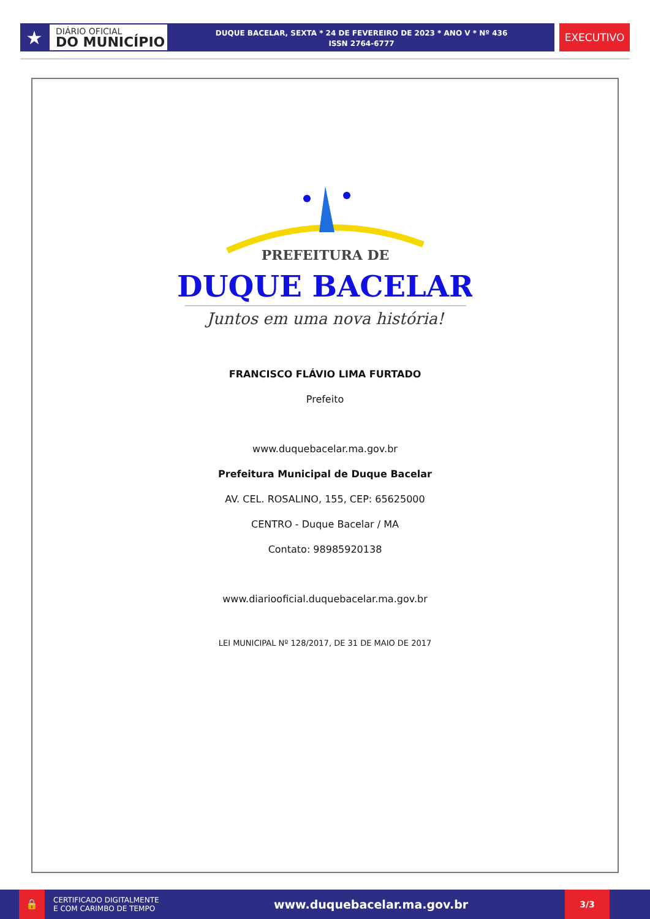★
DIÁRIO OFICIAL
DO MUNICÍPIO
DUQUE BACELAR, SEXTA * 24 DE FEVEREIRO DE 2023 * ANO V * Nº 436
ISSN 2764-6777
EXECUTIVO
PREFEITURA DE
DUQUE BACELAR
Juntos em uma nova história!
FRANCISCO FLÁVIO LIMA FURTADO
Prefeito
www.duquebacelar.ma.gov.br
Prefeitura Municipal de Duque Bacelar
AV. CEL. ROSALINO, 155, CEP: 65625000
CENTRO - Duque Bacelar / MA
Contato: 98985920138
www.diariooficial.duquebacelar.ma.gov.br
LEI MUNICIPAL Nº 128/2017, DE 31 DE MAIO DE 2017
🔒
CERTIFICADO DIGITALMENTE
E COM CARIMBO DE TEMPO
www.duquebacelar.ma.gov.br
3/3